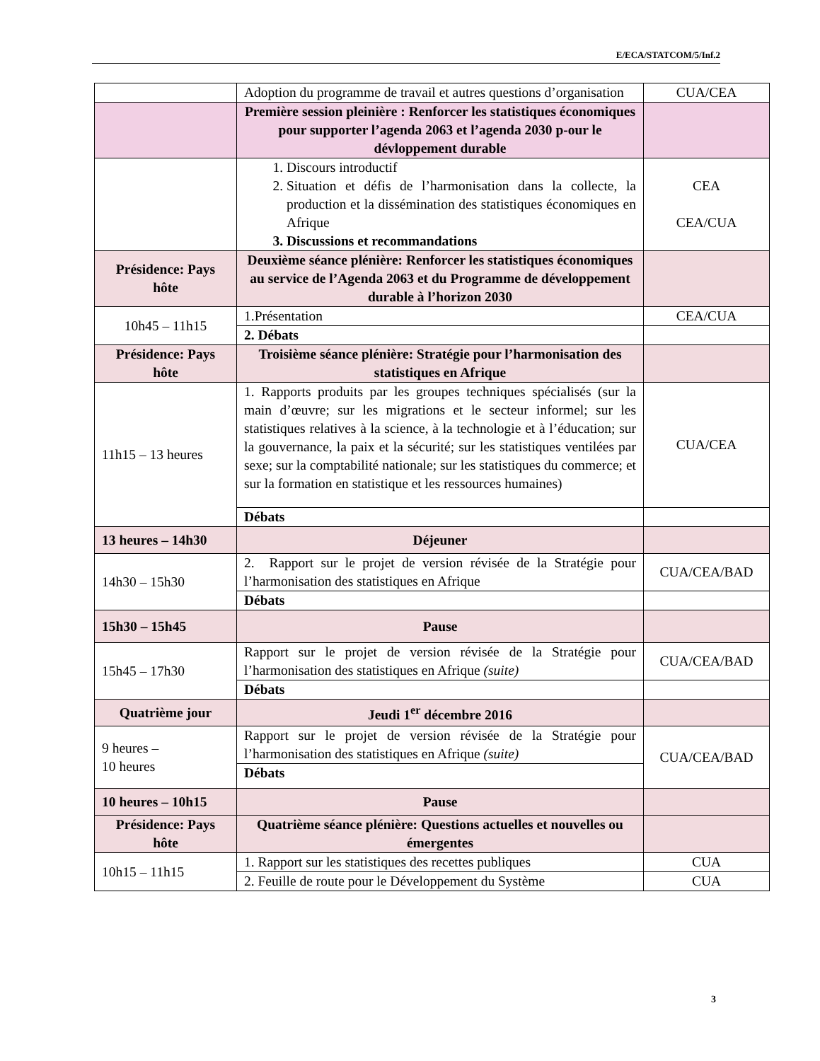E/ECA/STATCOM/5/Inf.2
| | Adoption du programme de travail et autres questions d’organisation | CUA/CEA |
| | Première session pleinière : Renforcer les statistiques économiques pour supporter l’agenda 2063 et l’agenda 2030 p-our le dévloppement durable | |
| | 1. Discours introductif 2. Situation et défis de l’harmonisation dans la collecte, la production et la dissémination des statistiques économiques en Afrique 3. Discussions et recommandations | CEA CEA/CUA |
| Présidence: Pays hôte | Deuxième séance plénière: Renforcer les statistiques économiques au service de l’Agenda 2063 et du Programme de développement durable à l’horizon 2030 | |
| 10h45 – 11h15 | 1.Présentation | CEA/CUA |
| | 2. Débats | |
| Présidence: Pays hôte | Troisième séance plénière: Stratégie pour l’harmonisation des statistiques en Afrique | |
| 11h15 – 13 heures | 1. Rapports produits par les groupes techniques spécialisés (sur la main d’œuvre; sur les migrations et le secteur informel; sur les statistiques relatives à la science, à la technologie et à l’éducation; sur la gouvernance, la paix et la sécurité; sur les statistiques ventilées par sexe; sur la comptabilité nationale; sur les statistiques du commerce; et sur la formation en statistique et les ressources humaines) | CUA/CEA |
| | Débats | |
| 13 heures – 14h30 | Déjeuner | |
| 14h30 – 15h30 | 2. Rapport sur le projet de version révisée de la Stratégie pour l’harmonisation des statistiques en Afrique | CUA/CEA/BAD |
| | Débats | |
| 15h30 – 15h45 | Pause | |
| 15h45 – 17h30 | Rapport sur le projet de version révisée de la Stratégie pour l’harmonisation des statistiques en Afrique (suite) | CUA/CEA/BAD |
| | Débats | |
| Quatrième jour | Jeudi 1<sup>er</sup> décembre 2016 | |
| 9 heures – 10 heures | Rapport sur le projet de version révisée de la Stratégie pour l’harmonisation des statistiques en Afrique (suite) | CUA/CEA/BAD |
| | Débats | |
| 10 heures – 10h15 | Pause | |
| Présidence: Pays hôte | Quatrième séance plénière: Questions actuelles et nouvelles ou émergentes | |
| 10h15 – 11h15 | 1. Rapport sur les statistiques des recettes publiques | CUA |
| | 2. Feuille de route pour le Développement du Système | CUA |
3